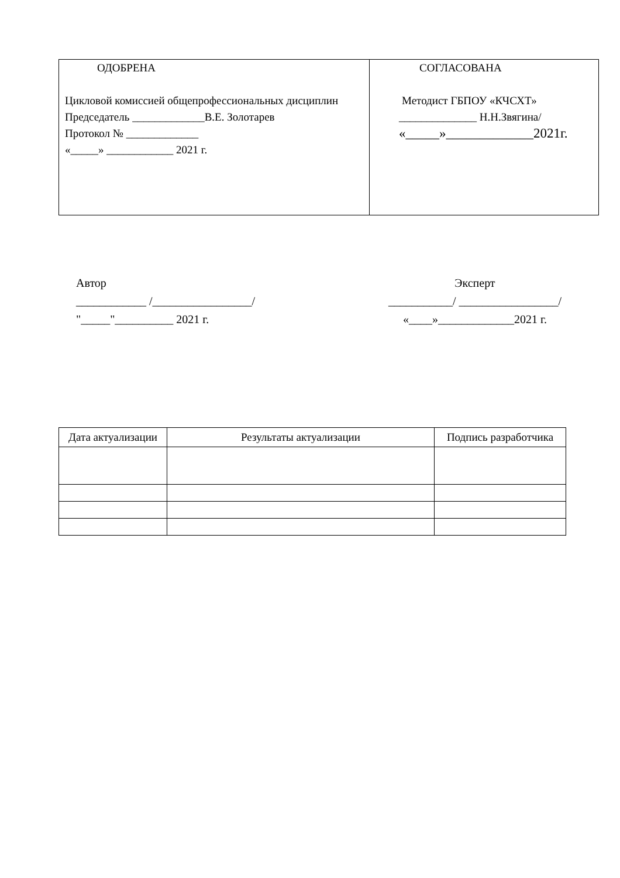| ОДОБРЕНА Цикловой комиссией общепрофессиональных дисциплин Председатель _____________В.Е. Золотарев Протокол № _____________ «_____» ____________ 2021 г. | СОГЛАСОВАНА Методист ГБПОУ «КЧСХТ» ______________ Н.Н.Звягина/ «_____»_____________2021г. |
Автор
____________ /_________________/
"_____"__________ 2021 г.
Эксперт
___________/ _________________/
«____»_____________2021 г.
| Дата актуализации | Результаты актуализации | Подпись разработчика |
| --- | --- | --- |